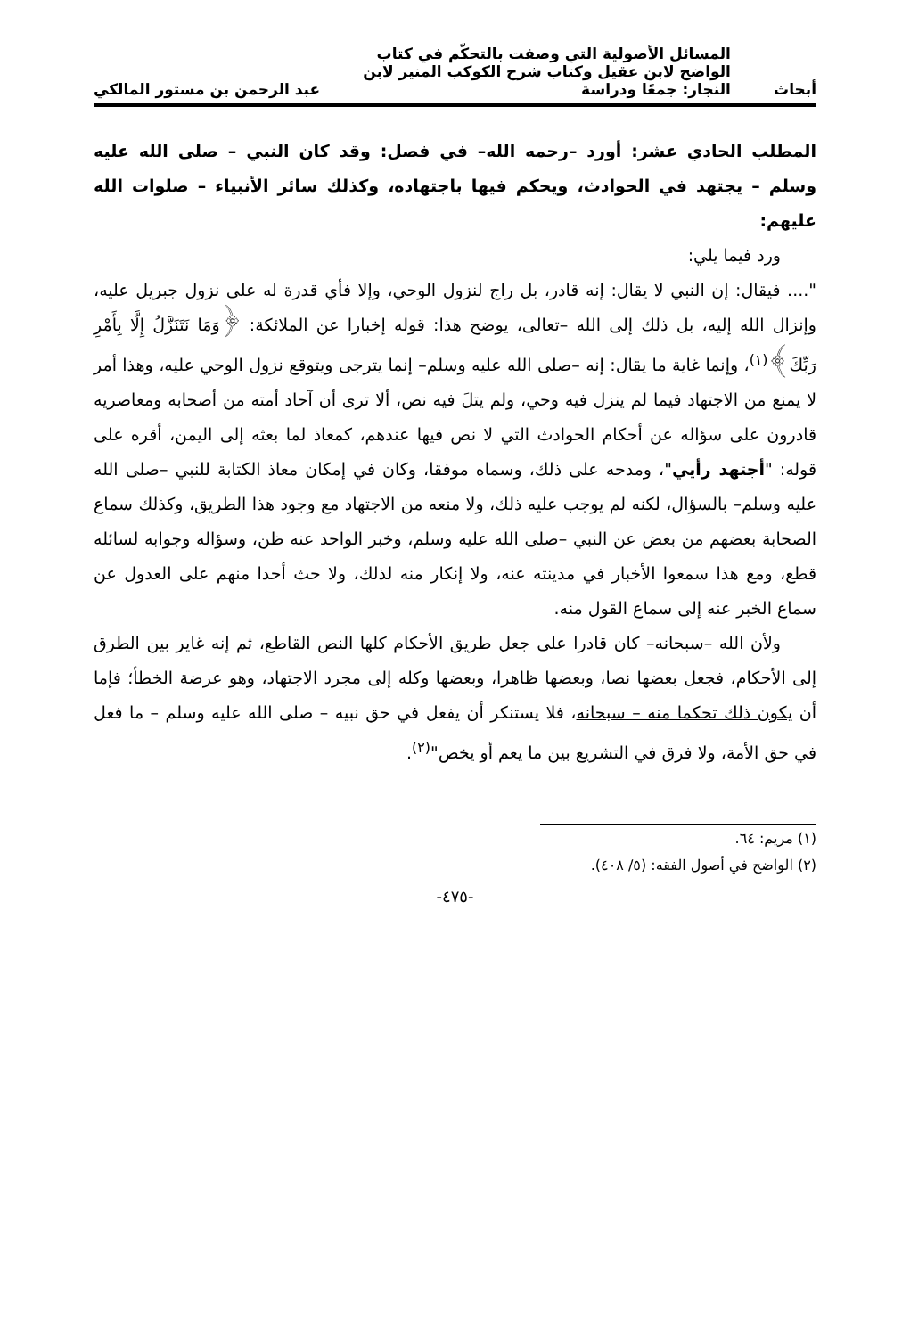أبحاث المسائل الأصولية التي وصفت بالتحكّم في كتاب
الواضح لابن عقيل وكتاب شرح الكوكب المنير لابن
النجار: جمعًا ودراسة عبد الرحمن بن مستور المالكي
المطلب الحادي عشر: أورد –رحمه الله– في فصل: وقد كان النبي – صلى الله عليه وسلم – يجتهد في الحوادث، ويحكم فيها باجتهاده، وكذلك سائر الأنبياء – صلوات الله عليهم:
ورد فيما يلي:
".... فيقال: إن النبي لا يقال: إنه قادر، بل راج لنزول الوحي، وإلا فأي قدرة له على نزول جبريل عليه، وإنزال الله إليه، بل ذلك إلى الله –تعالى، يوضح هذا: قوله إخبارا عن الملائكة: ﴿وَمَا نَتَنَزَّلُ إِلَّا بِأَمْرِ رَبِّكَ﴾<sup>(١)</sup>، وإنما غاية ما يقال: إنه –صلى الله عليه وسلم– إنما يترجى ويتوقع نزول الوحي عليه، وهذا أمر لا يمنع من الاجتهاد فيما لم ينزل فيه وحي، ولم يتلَ فيه نص، ألا ترى أن آحاد أمته من أصحابه ومعاصريه قادرون على سؤاله عن أحكام الحوادث التي لا نص فيها عندهم، كمعاذ لما بعثه إلى اليمن، أقره على قوله: "أجتهد رأيي"، ومدحه على ذلك، وسماه موفقا، وكان في إمكان معاذ الكتابة للنبي –صلى الله عليه وسلم– بالسؤال، لكنه لم يوجب عليه ذلك، ولا منعه من الاجتهاد مع وجود هذا الطريق، وكذلك سماع الصحابة بعضهم من بعض عن النبي –صلى الله عليه وسلم، وخبر الواحد عنه ظن، وسؤاله وجوابه لسائله قطع، ومع هذا سمعوا الأخبار في مدينته عنه، ولا إنكار منه لذلك، ولا حث أحدا منهم على العدول عن سماع الخبر عنه إلى سماع القول منه.
ولأن الله –سبحانه– كان قادرا على جعل طريق الأحكام كلها النص القاطع، ثم إنه غاير بين الطرق إلى الأحكام، فجعل بعضها نصا، وبعضها ظاهرا، وبعضها وكله إلى مجرد الاجتهاد، وهو عرضة الخطأ؛ فإما أن يكون ذلك تحكما منه – سبحانه، فلا يستنكر أن يفعل في حق نبيه – صلى الله عليه وسلم – ما فعل في حق الأمة، ولا فرق في التشريع بين ما يعم أو يخص"<sup>(٢)</sup>.
(١) مريم: ٦٤.
(٢) الواضح في أصول الفقه: (٥/ ٤٠٨).
-٤٧٥-